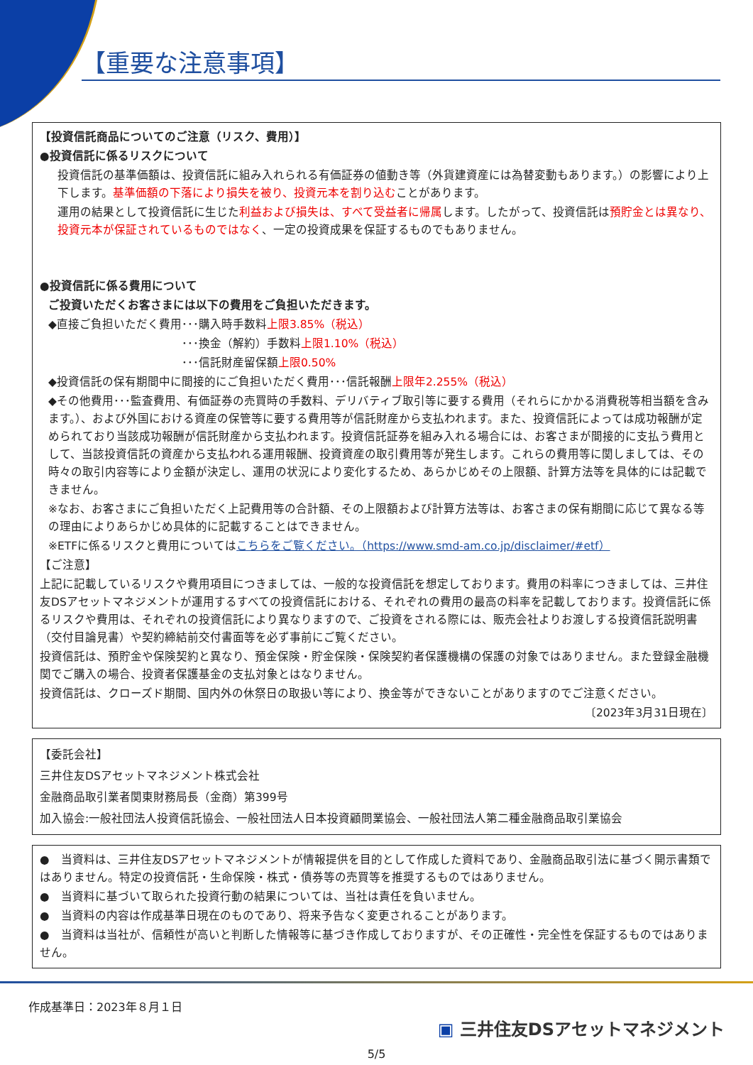【重要な注意事項】
【投資信託商品についてのご注意（リスク、費用）】
●投資信託に係るリスクについて
投資信託の基準価額は、投資信託に組み入れられる有価証券の値動き等（外貨建資産には為替変動もあります。）の影響により上下します。基準価額の下落により損失を被り、投資元本を割り込むことがあります。
運用の結果として投資信託に生じた利益および損失は、すべて受益者に帰属します。したがって、投資信託は預貯金とは異なり、投資元本が保証されているものではなく、一定の投資成果を保証するものでもありません。
●投資信託に係る費用について
ご投資いただくお客さまには以下の費用をご負担いただきます。
◆直接ご負担いただく費用･･･購入時手数料上限3.85%（税込）
･･･換金（解約）手数料上限1.10%（税込）
･･･信託財産留保額上限0.50%
◆投資信託の保有期間中に間接的にご負担いただく費用･･･信託報酬上限年2.255%（税込）
◆その他費用･･･監査費用、有価証券の売買時の手数料、デリバティブ取引等に要する費用（それらにかかる消費税等相当額を含みます。）、および外国における資産の保管等に要する費用等が信託財産から支払われます。また、投資信託によっては成功報酬が定められており当該成功報酬が信託財産から支払われます。投資信託証券を組み入れる場合には、お客さまが間接的に支払う費用として、当該投資信託の資産から支払われる運用報酬、投資資産の取引費用等が発生します。これらの費用等に関しましては、その時々の取引内容等により金額が決定し、運用の状況により変化するため、あらかじめその上限額、計算方法等を具体的には記載できません。
※なお、お客さまにご負担いただく上記費用等の合計額、その上限額および計算方法等は、お客さまの保有期間に応じて異なる等の理由によりあらかじめ具体的に記載することはできません。
※ETFに係るリスクと費用についてはこちらをご覧ください。（https://www.smd-am.co.jp/disclaimer/#etf）
【ご注意】
上記に記載しているリスクや費用項目につきましては、一般的な投資信託を想定しております。費用の料率につきましては、三井住友DSアセットマネジメントが運用するすべての投資信託における、それぞれの費用の最高の料率を記載しております。投資信託に係るリスクや費用は、それぞれの投資信託により異なりますので、ご投資をされる際には、販売会社よりお渡しする投資信託説明書（交付目論見書）や契約締結前交付書面等を必ず事前にご覧ください。
投資信託は、預貯金や保険契約と異なり、預金保険・貯金保険・保険契約者保護機構の保護の対象ではありません。また登録金融機関でご購入の場合、投資者保護基金の支払対象とはなりません。
投資信託は、クローズド期間、国内外の休祭日の取扱い等により、換金等ができないことがありますのでご注意ください。
〔2023年3月31日現在〕
【委託会社】
三井住友DSアセットマネジメント株式会社
金融商品取引業者関東財務局長（金商）第399号
加入協会:一般社団法人投資信託協会、一般社団法人日本投資顧問業協会、一般社団法人第二種金融商品取引業協会
●　当資料は、三井住友DSアセットマネジメントが情報提供を目的として作成した資料であり、金融商品取引法に基づく開示書類ではありません。特定の投資信託・生命保険・株式・債券等の売買等を推奨するものではありません。
●　当資料に基づいて取られた投資行動の結果については、当社は責任を負いません。
●　当資料の内容は作成基準日現在のものであり、将来予告なく変更されることがあります。
●　当資料は当社が、信頼性が高いと判断した情報等に基づき作成しておりますが、その正確性・完全性を保証するものではありません。
作成基準日：2023年８月１日
▣ 三井住友DSアセットマネジメント
5/5